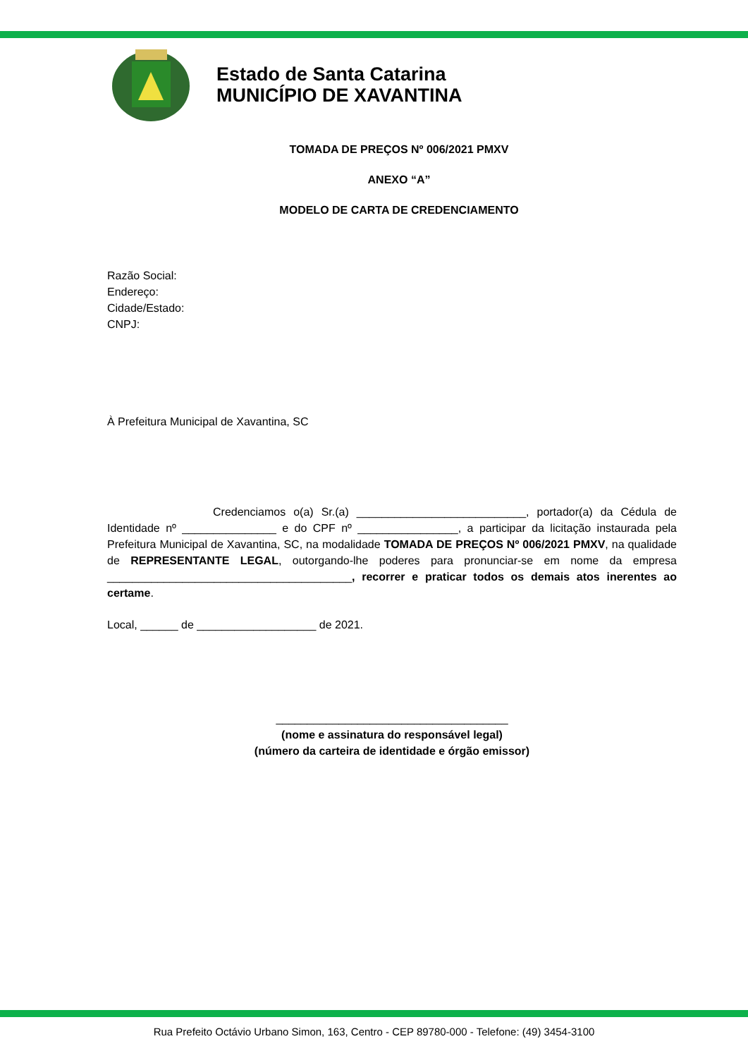Estado de Santa Catarina
MUNICÍPIO DE XAVANTINA
TOMADA DE PREÇOS Nº 006/2021 PMXV
ANEXO “A”
MODELO DE CARTA DE CREDENCIAMENTO
Razão Social:
Endereço:
Cidade/Estado:
CNPJ:
À Prefeitura Municipal de Xavantina, SC
Credenciamos o(a) Sr.(a) ___________________________, portador(a) da Cédula de Identidade nº _______________ e do CPF nº ________________, a participar da licitação instaurada pela Prefeitura Municipal de Xavantina, SC, na modalidade TOMADA DE PREÇOS Nº 006/2021 PMXV, na qualidade de REPRESENTANTE LEGAL, outorgando-lhe poderes para pronunciar-se em nome da empresa _______________________________________, recorrer e praticar todos os demais atos inerentes ao certame.
Local, ______ de ___________________ de 2021.
_____________________________________
(nome e assinatura do responsável legal)
(número da carteira de identidade e órgão emissor)
Rua Prefeito Octávio Urbano Simon, 163, Centro - CEP 89780-000 - Telefone: (49) 3454-3100